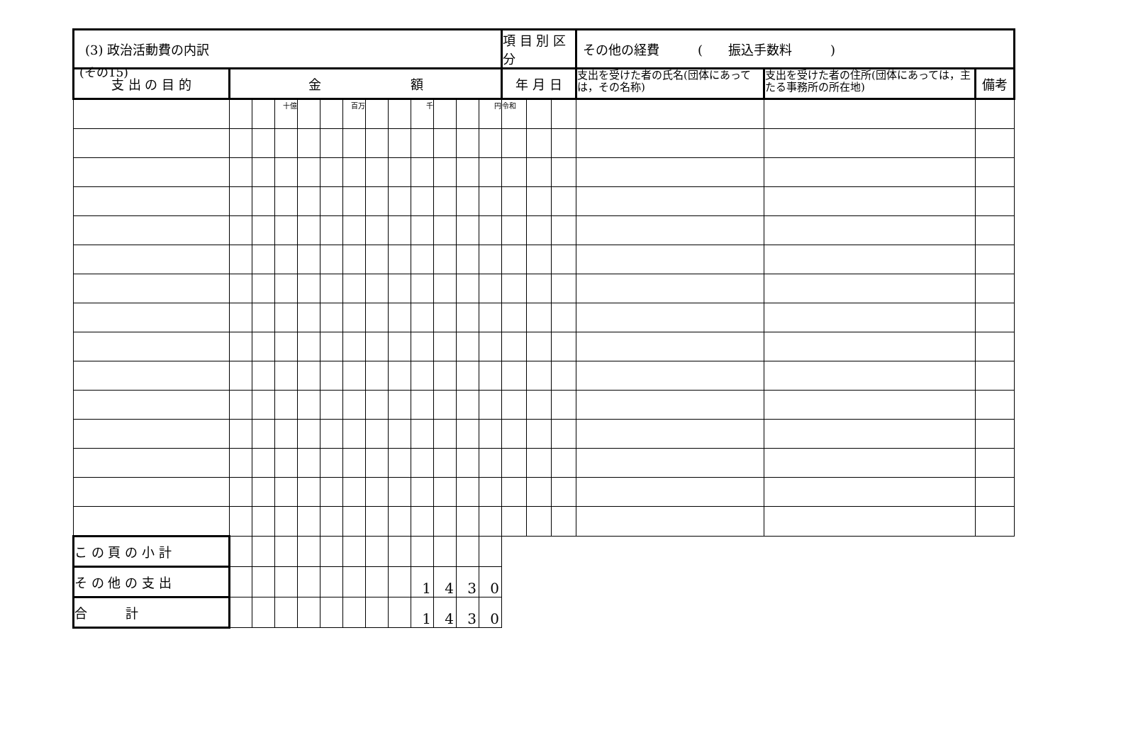(その15)
| (3) 政治活動費の内訳 | | | | | | | | | | | | | 項 目 別 区 分 | | | その他の経費 ( 振込手数料 ) | | |
| 支 出 の 目 的 | 金 額 | | | | | | | | | | | | 年 月 日 | | | 支出を受けた者の氏名(団体にあっては，その名称) | 支出を受けた者の住所(団体にあっては，主たる事務所の所在地) | 備考 |
| | | | 十億 | | | 百万 | | | 千 | | | 円 | 令和 | | | | | |
| こ の 頁 の 小 計 | | | | | | | | | | | | | | | | | | |
| そ の 他 の 支 出 | | | | | | | | | 1 | 4 | 3 | 0 | | | | | | |
| 合 計 | | | | | | | | | 1 | 4 | 3 | 0 | | | | | | |